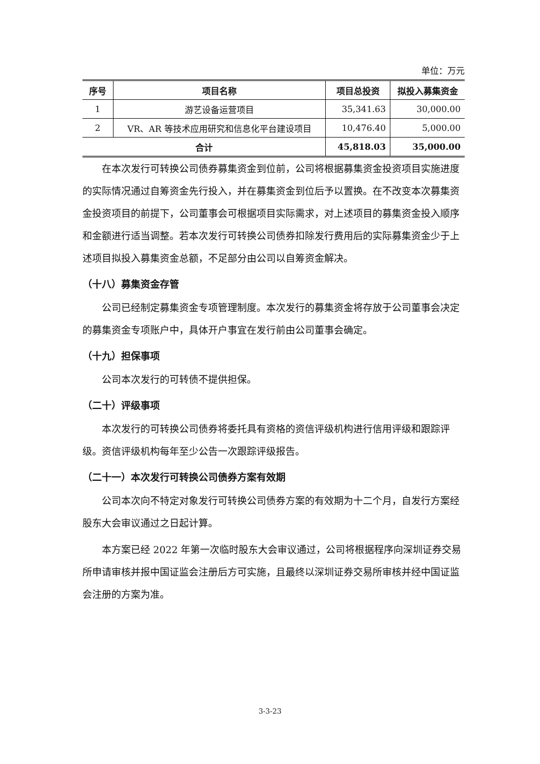单位：万元
| 序号 | 项目名称 | 项目总投资 | 拟投入募集资金 |
| --- | --- | --- | --- |
| 1 | 游艺设备运营项目 | 35,341.63 | 30,000.00 |
| 2 | VR、AR 等技术应用研究和信息化平台建设项目 | 10,476.40 | 5,000.00 |
| 合计 | | 45,818.03 | 35,000.00 |
在本次发行可转换公司债券募集资金到位前，公司将根据募集资金投资项目实施进度的实际情况通过自筹资金先行投入，并在募集资金到位后予以置换。在不改变本次募集资金投资项目的前提下，公司董事会可根据项目实际需求，对上述项目的募集资金投入顺序和金额进行适当调整。若本次发行可转换公司债券扣除发行费用后的实际募集资金少于上述项目拟投入募集资金总额，不足部分由公司以自筹资金解决。
（十八）募集资金存管
公司已经制定募集资金专项管理制度。本次发行的募集资金将存放于公司董事会决定的募集资金专项账户中，具体开户事宜在发行前由公司董事会确定。
（十九）担保事项
公司本次发行的可转债不提供担保。
（二十）评级事项
本次发行的可转换公司债券将委托具有资格的资信评级机构进行信用评级和跟踪评级。资信评级机构每年至少公告一次跟踪评级报告。
（二十一）本次发行可转换公司债券方案有效期
公司本次向不特定对象发行可转换公司债券方案的有效期为十二个月，自发行方案经股东大会审议通过之日起计算。
本方案已经 2022 年第一次临时股东大会审议通过，公司将根据程序向深圳证券交易所申请审核并报中国证监会注册后方可实施，且最终以深圳证券交易所审核并经中国证监会注册的方案为准。
3-3-23